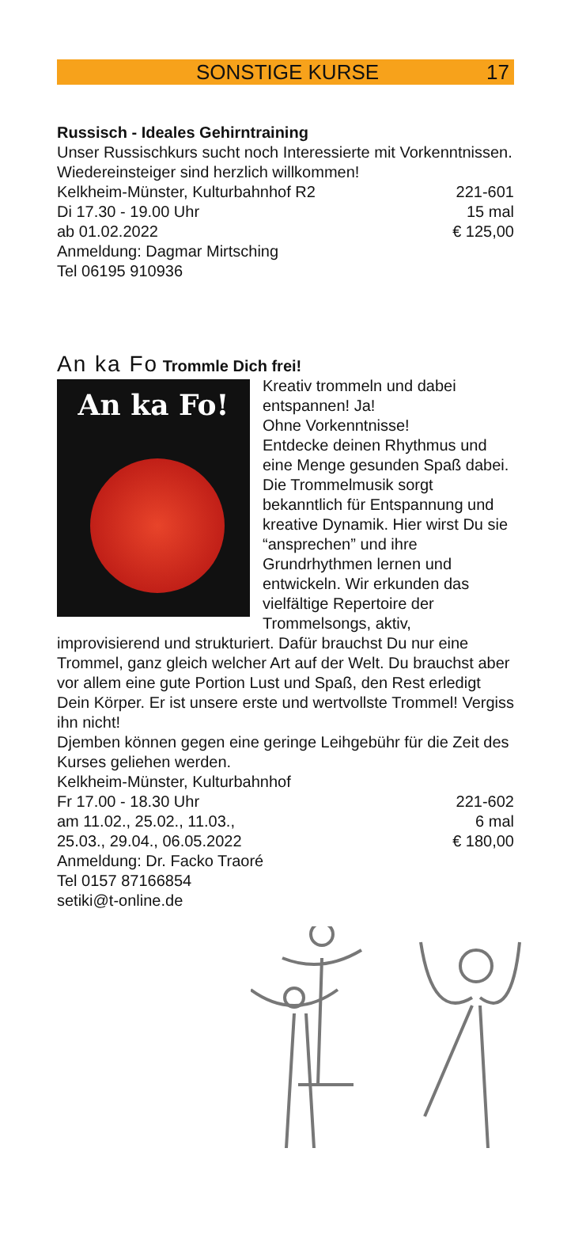SONSTIGE KURSE 17
Russisch - Ideales Gehirntraining
Unser Russischkurs sucht noch Interessierte mit Vorkennt­nissen. Wiedereinsteiger sind herzlich willkommen!
Kelkheim-Münster, Kulturbahnhof R2 221-601
Di 17.30 - 19.00 Uhr 15 mal
ab 01.02.2022 € 125,00
Anmeldung: Dagmar Mirtsching
Tel 06195 910936
An ka Fo Trommle Dich frei!
An ka Fo!
Kreativ trommeln und dabei entspannen! Ja!
Ohne Vorkenntnisse!
Entdecke deinen Rhythmus und eine Menge gesunden Spaß dabei. Die Trommelmusik sorgt bekanntlich für Entspannung und kreative Dynamik. Hier wirst Du sie “ansprechen” und ihre Grundrhythmen lernen und entwickeln. Wir erkunden das vielfältige Repertoire der Trommelsongs, aktiv, improvisierend und strukturiert. Dafür brauchst Du nur eine Trommel, ganz gleich welcher Art auf der Welt. Du brauchst aber vor allem eine gute Portion Lust und Spaß, den Rest erledigt Dein Körper. Er ist unsere erste und wertvollste Trommel! Vergiss ihn nicht!
Djemben können gegen eine geringe Leihgebühr für die Zeit des Kurses geliehen werden.
Kelkheim-Münster, Kulturbahnhof
Fr 17.00 - 18.30 Uhr 221-602
am 11.02., 25.02., 11.03., 6 mal
25.03., 29.04., 06.05.2022 € 180,00
Anmeldung: Dr. Facko Traoré
Tel 0157 87166854
setiki@t-online.de